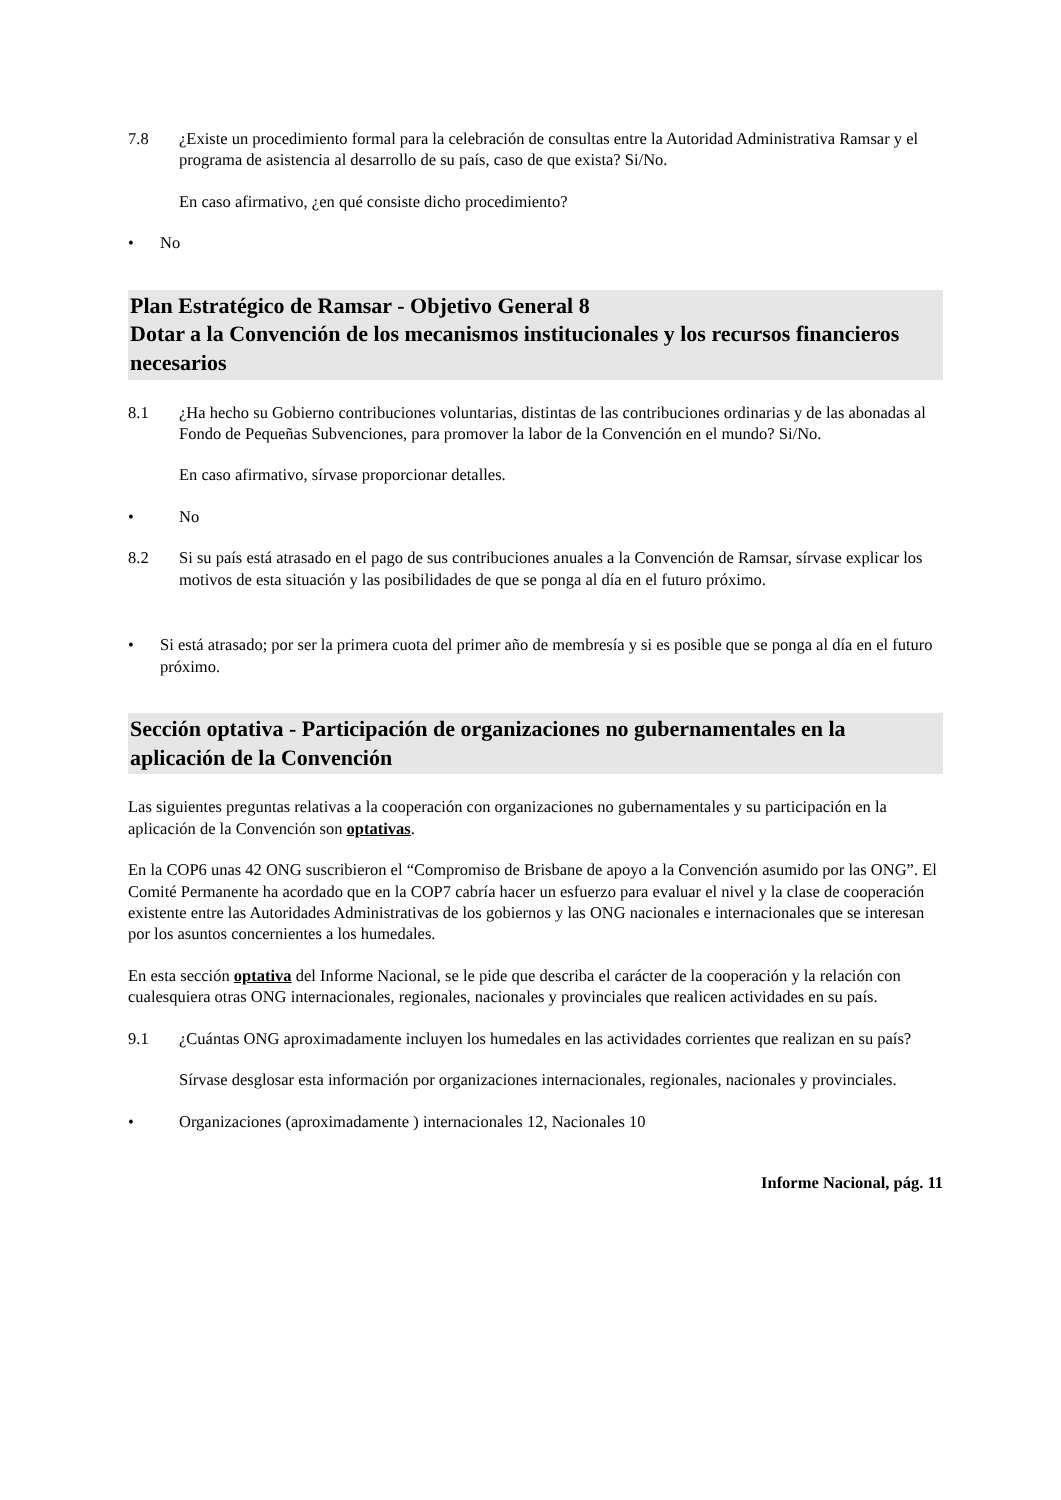7.8 ¿Existe un procedimiento formal para la celebración de consultas entre la Autoridad Administrativa Ramsar y el programa de asistencia al desarrollo de su país, caso de que exista? Si/No.
En caso afirmativo, ¿en qué consiste dicho procedimiento?
• No
Plan Estratégico de Ramsar - Objetivo General 8
Dotar a la Convención de los mecanismos institucionales y los recursos financieros necesarios
8.1 ¿Ha hecho su Gobierno contribuciones voluntarias, distintas de las contribuciones ordinarias y de las abonadas al Fondo de Pequeñas Subvenciones, para promover la labor de la Convención en el mundo? Si/No.
En caso afirmativo, sírvase proporcionar detalles.
• No
8.2 Si su país está atrasado en el pago de sus contribuciones anuales a la Convención de Ramsar, sírvase explicar los motivos de esta situación y las posibilidades de que se ponga al día en el futuro próximo.
• Si está atrasado; por ser la primera cuota del primer año de membresía y si es posible que se ponga al día en el futuro próximo.
Sección optativa - Participación de organizaciones no gubernamentales en la aplicación de la Convención
Las siguientes preguntas relativas a la cooperación con organizaciones no gubernamentales y su participación en la aplicación de la Convención son optativas.
En la COP6 unas 42 ONG suscribieron el “Compromiso de Brisbane de apoyo a la Convención asumido por las ONG”. El Comité Permanente ha acordado que en la COP7 cabría hacer un esfuerzo para evaluar el nivel y la clase de cooperación existente entre las Autoridades Administrativas de los gobiernos y las ONG nacionales e internacionales que se interesan por los asuntos concernientes a los humedales.
En esta sección optativa del Informe Nacional, se le pide que describa el carácter de la cooperación y la relación con cualesquiera otras ONG internacionales, regionales, nacionales y provinciales que realicen actividades en su país.
9.1 ¿Cuántas ONG aproximadamente incluyen los humedales en las actividades corrientes que realizan en su país?
Sírvase desglosar esta información por organizaciones internacionales, regionales, nacionales y provinciales.
• Organizaciones (aproximadamente ) internacionales 12, Nacionales 10
Informe Nacional, pág. 11